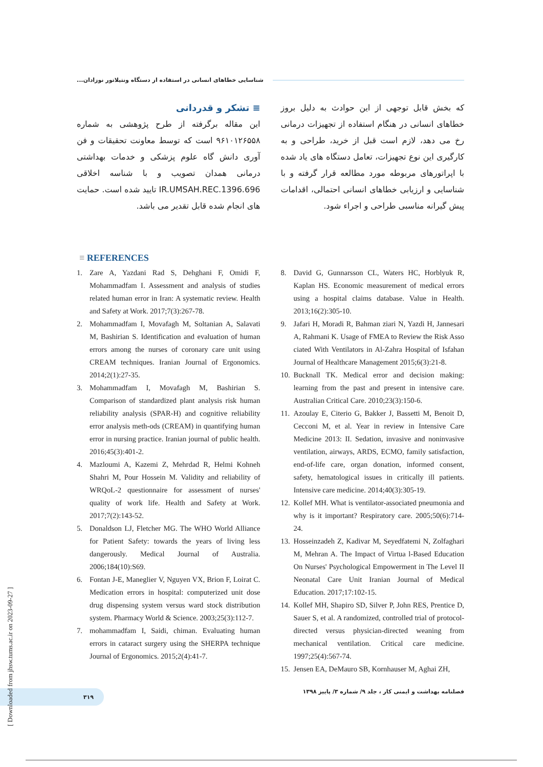شناسایی خطاهای انسانی در استفاده از دستگاه ونتیلاتور نوزادان...
که بخش قابل توجهی از این حوادث به دلیل بروز خطاهای انسانی در هنگام استفاده از تجهیزات درمانی رخ می دهد، لازم است قبل از خرید، طراحی و به کارگیری این نوع تجهیزات، تعامل دستگاه های یاد شده با اپراتورهای مربوطه مورد مطالعه قرار گرفته و با شناسایی و ارزیابی خطاهای انسانی احتمالی، اقدامات پیش گیرانه مناسبی طراحی و اجراء شود.
≡ تشکر و قدردانی
این مقاله برگرفته از طرح پژوهشی به شماره ۹۶۱۰۱۲۶۵۵۸ است که توسط معاونت تحقیقات و فن آوری دانش گاه علوم پزشکی و خدمات بهداشتی درمانی همدان تصویب و با شناسه اخلاقی IR.UMSAH.REC.1396.696 تایید شده است. حمایت های انجام شده قابل تقدیر می باشد.
≡ REFERENCES
1. Zare A, Yazdani Rad S, Dehghani F, Omidi F, Mohammadfam I. Assessment and analysis of studies related human error in Iran: A systematic review. Health and Safety at Work. 2017;7(3):267-78.
2. Mohammadfam I, Movafagh M, Soltanian A, Salavati M, Bashirian S. Identification and evaluation of human errors among the nurses of coronary care unit using CREAM techniques. Iranian Journal of Ergonomics. 2014;2(1):27-35.
3. Mohammadfam I, Movafagh M, Bashirian S. Comparison of standardized plant analysis risk human reliability analysis (SPAR-H) and cognitive reliability error analysis meth-ods (CREAM) in quantifying human error in nursing practice. Iranian journal of public health. 2016;45(3):401-2.
4. Mazloumi A, Kazemi Z, Mehrdad R, Helmi Kohneh Shahri M, Pour Hossein M. Validity and reliability of WRQoL-2 questionnaire for assessment of nurses' quality of work life. Health and Safety at Work. 2017;7(2):143-52.
5. Donaldson LJ, Fletcher MG. The WHO World Alliance for Patient Safety: towards the years of living less dangerously. Medical Journal of Australia. 2006;184(10):S69.
6. Fontan J-E, Maneglier V, Nguyen VX, Brion F, Loirat C. Medication errors in hospital: computerized unit dose drug dispensing system versus ward stock distribution system. Pharmacy World & Science. 2003;25(3):112-7.
7. mohammadfam I, Saidi, chiman. Evaluating human errors in cataract surgery using the SHERPA technique Journal of Ergonomics. 2015;2(4):41-7.
8. David G, Gunnarsson CL, Waters HC, Horblyuk R, Kaplan HS. Economic measurement of medical errors using a hospital claims database. Value in Health. 2013;16(2):305-10.
9. Jafari H, Moradi R, Bahman ziari N, Yazdi H, Jannesari A, Rahmani K. Usage of FMEA to Review the Risk Asso ciated With Ventilators in Al-Zahra Hospital of Isfahan Journal of Healthcare Management 2015;6(3):21-8.
10. Bucknall TK. Medical error and decision making: learning from the past and present in intensive care. Australian Critical Care. 2010;23(3):150-6.
11. Azoulay E, Citerio G, Bakker J, Bassetti M, Benoit D, Cecconi M, et al. Year in review in Intensive Care Medicine 2013: II. Sedation, invasive and noninvasive ventilation, airways, ARDS, ECMO, family satisfaction, end-of-life care, organ donation, informed consent, safety, hematological issues in critically ill patients. Intensive care medicine. 2014;40(3):305-19.
12. Kollef MH. What is ventilator-associated pneumonia and why is it important? Respiratory care. 2005;50(6):714-24.
13. Hosseinzadeh Z, Kadivar M, Seyedfatemi N, Zolfaghari M, Mehran A. The Impact of Virtua l-Based Education On Nurses' Psychological Empowerment in The Level II Neonatal Care Unit Iranian Journal of Medical Education. 2017;17:102-15.
14. Kollef MH, Shapiro SD, Silver P, John RES, Prentice D, Sauer S, et al. A randomized, controlled trial of protocol-directed versus physician-directed weaning from mechanical ventilation. Critical care medicine. 1997;25(4):567-74.
15. Jensen EA, DeMauro SB, Kornhauser M, Aghai ZH,
۳۱۹
فصلنامه بهداشت و ایمنی کار ، جلد ۹/ شماره ۳/ پاییز ۱۳۹۸
[ Downloaded from jhsw.tums.ac.ir on 2023-09-27 ]